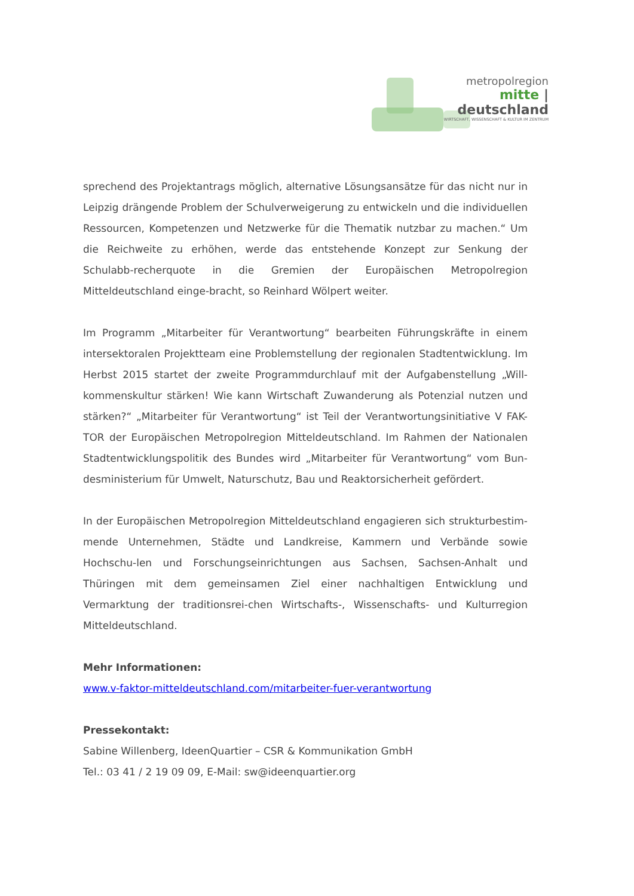metropolregion
mitte | deutschland
WIRTSCHAFT, WISSENSCHAFT & KULTUR IM ZENTRUM
sprechend des Projektantrags möglich, alternative Lösungsansätze für das nicht nur in Leipzig drängende Problem der Schulverweigerung zu entwickeln und die individuellen Ressourcen, Kompetenzen und Netzwerke für die Thematik nutzbar zu machen.“ Um die Reichweite zu erhöhen, werde das entstehende Konzept zur Senkung der Schulabb-recherquote in die Gremien der Europäischen Metropolregion Mitteldeutschland einge-bracht, so Reinhard Wölpert weiter.
Im Programm „Mitarbeiter für Verantwortung“ bearbeiten Führungskräfte in einem intersektoralen Projektteam eine Problemstellung der regionalen Stadtentwicklung. Im Herbst 2015 startet der zweite Programmdurchlauf mit der Aufgabenstellung „Will-kommenskultur stärken! Wie kann Wirtschaft Zuwanderung als Potenzial nutzen und stärken?“ „Mitarbeiter für Verantwortung“ ist Teil der Verantwortungsinitiative V FAK-TOR der Europäischen Metropolregion Mitteldeutschland. Im Rahmen der Nationalen Stadtentwicklungspolitik des Bundes wird „Mitarbeiter für Verantwortung“ vom Bun-desministerium für Umwelt, Naturschutz, Bau und Reaktorsicherheit gefördert.
In der Europäischen Metropolregion Mitteldeutschland engagieren sich strukturbestim-mende Unternehmen, Städte und Landkreise, Kammern und Verbände sowie Hochschu-len und Forschungseinrichtungen aus Sachsen, Sachsen-Anhalt und Thüringen mit dem gemeinsamen Ziel einer nachhaltigen Entwicklung und Vermarktung der traditionsrei-chen Wirtschafts-, Wissenschafts- und Kulturregion Mitteldeutschland.
Mehr Informationen:
www.v-faktor-mitteldeutschland.com/mitarbeiter-fuer-verantwortung
Pressekontakt:
Sabine Willenberg, IdeenQuartier – CSR & Kommunikation GmbH
Tel.: 03 41 / 2 19 09 09, E-Mail: sw@ideenquartier.org